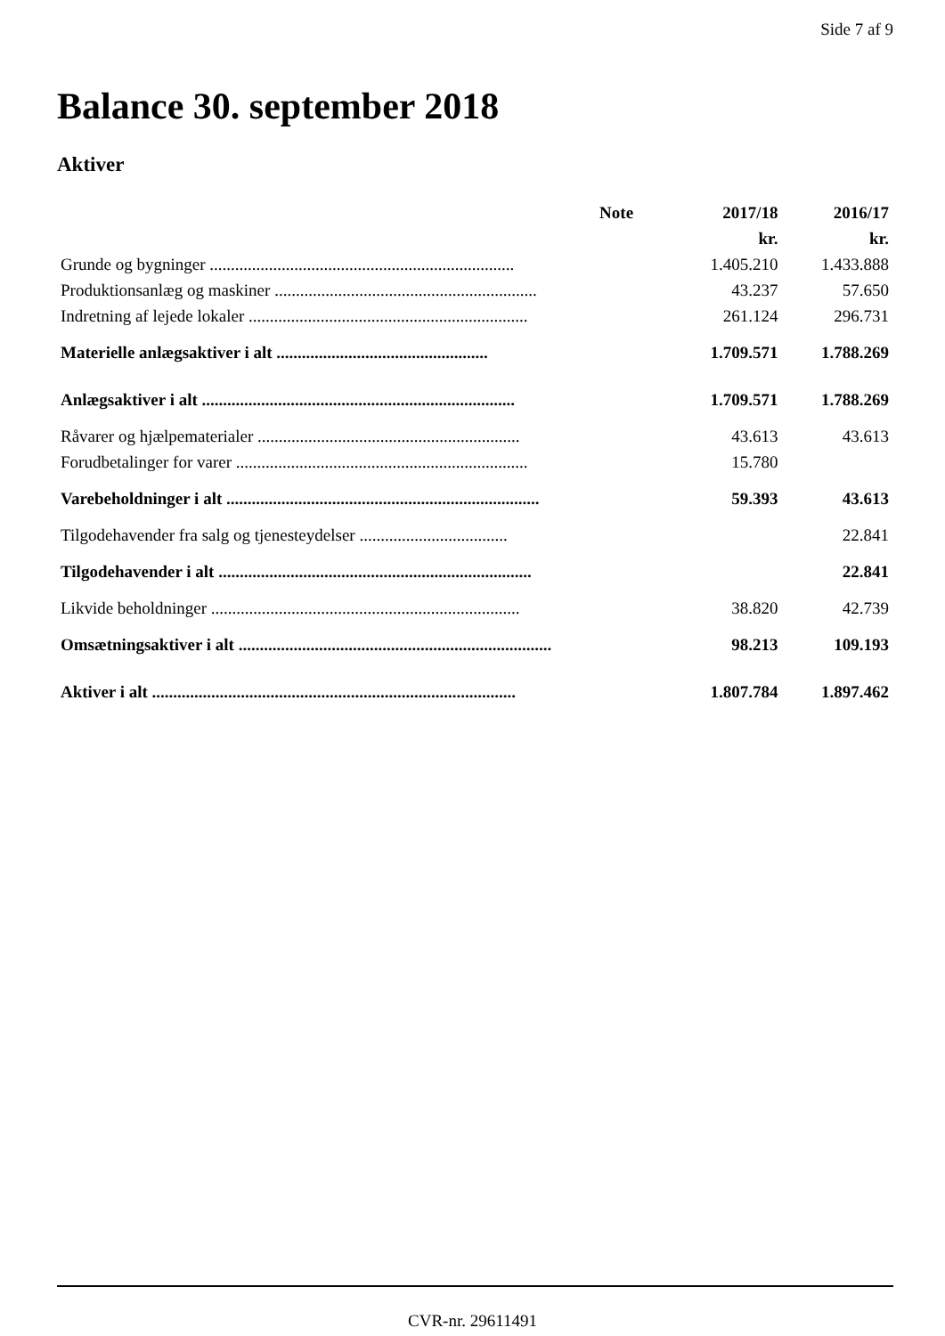Side 7 af 9
Balance 30. september 2018
Aktiver
| | Note | 2017/18 | 2016/17 |
| --- | --- | --- | --- |
| | | kr. | kr. |
| Grunde og bygninger ........................................................................ | | 1.405.210 | 1.433.888 |
| Produktionsanlæg og maskiner .............................................................. | | 43.237 | 57.650 |
| Indretning af lejede lokaler .................................................................. | | 261.124 | 296.731 |
| Materielle anlægsaktiver i alt .................................................. | | 1.709.571 | 1.788.269 |
| Anlægsaktiver i alt .......................................................................... | | 1.709.571 | 1.788.269 |
| Råvarer og hjælpematerialer .............................................................. | | 43.613 | 43.613 |
| Forudbetalinger for varer ..................................................................... | | 15.780 | |
| Varebeholdninger i alt .......................................................................... | | 59.393 | 43.613 |
| Tilgodehavender fra salg og tjenesteydelser ................................... | | | 22.841 |
| Tilgodehavender i alt .......................................................................... | | | 22.841 |
| Likvide beholdninger ......................................................................... | | 38.820 | 42.739 |
| Omsætningsaktiver i alt .......................................................................... | | 98.213 | 109.193 |
| Aktiver i alt ...................................................................................... | | 1.807.784 | 1.897.462 |
CVR-nr. 29611491